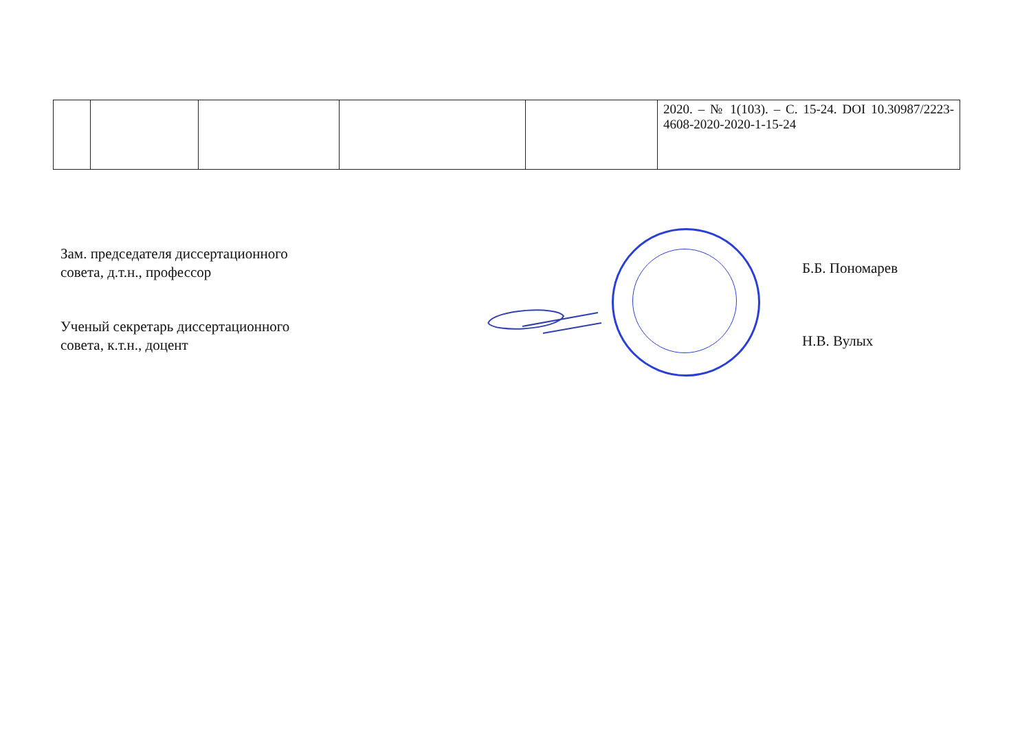| | | | | | 2020. – № 1(103). – С. 15-24. DOI 10.30987/2223-4608-2020-2020-1-15-24 |
Зам. председателя диссертационного
совета, д.т.н., профессор
Б.Б. Пономарев
Ученый секретарь диссертационного
совета, к.т.н., доцент
Н.В. Вулых